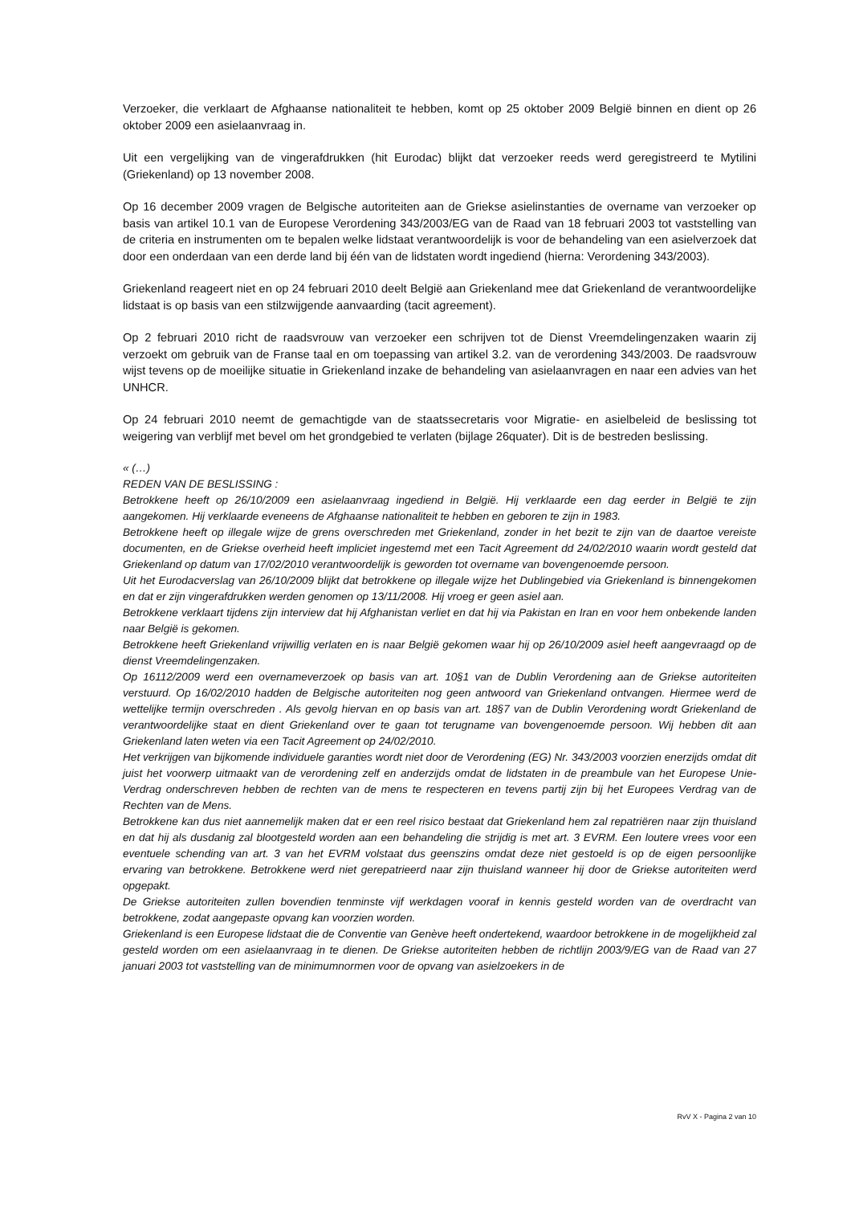Verzoeker, die verklaart de Afghaanse nationaliteit te hebben, komt op 25 oktober 2009 België binnen en dient op 26 oktober 2009 een asielaanvraag in.
Uit een vergelijking van de vingerafdrukken (hit Eurodac) blijkt dat verzoeker reeds werd geregistreerd te Mytilini (Griekenland) op 13 november 2008.
Op 16 december 2009 vragen de Belgische autoriteiten aan de Griekse asielinstanties de overname van verzoeker op basis van artikel 10.1 van de Europese Verordening 343/2003/EG van de Raad van 18 februari 2003 tot vaststelling van de criteria en instrumenten om te bepalen welke lidstaat verantwoordelijk is voor de behandeling van een asielverzoek dat door een onderdaan van een derde land bij één van de lidstaten wordt ingediend (hierna: Verordening 343/2003).
Griekenland reageert niet en op 24 februari 2010 deelt België aan Griekenland mee dat Griekenland de verantwoordelijke lidstaat is op basis van een stilzwijgende aanvaarding (tacit agreement).
Op 2 februari 2010 richt de raadsvrouw van verzoeker een schrijven tot de Dienst Vreemdelingenzaken waarin zij verzoekt om gebruik van de Franse taal en om toepassing van artikel 3.2. van de verordening 343/2003. De raadsvrouw wijst tevens op de moeilijke situatie in Griekenland inzake de behandeling van asielaanvragen en naar een advies van het UNHCR.
Op 24 februari 2010 neemt de gemachtigde van de staatssecretaris voor Migratie- en asielbeleid de beslissing tot weigering van verblijf met bevel om het grondgebied te verlaten (bijlage 26quater). Dit is de bestreden beslissing.
« (…)
REDEN VAN DE BESLISSING :
Betrokkene heeft op 26/10/2009 een asielaanvraag ingediend in België. Hij verklaarde een dag eerder in België te zijn aangekomen. Hij verklaarde eveneens de Afghaanse nationaliteit te hebben en geboren te zijn in 1983.
Betrokkene heeft op illegale wijze de grens overschreden met Griekenland, zonder in het bezit te zijn van de daartoe vereiste documenten, en de Griekse overheid heeft impliciet ingestemd met een Tacit Agreement dd 24/02/2010 waarin wordt gesteld dat Griekenland op datum van 17/02/2010 verantwoordelijk is geworden tot overname van bovengenoemde persoon.
Uit het Eurodacverslag van 26/10/2009 blijkt dat betrokkene op illegale wijze het Dublingebied via Griekenland is binnengekomen en dat er zijn vingerafdrukken werden genomen op 13/11/2008. Hij vroeg er geen asiel aan.
Betrokkene verklaart tijdens zijn interview dat hij Afghanistan verliet en dat hij via Pakistan en Iran en voor hem onbekende landen naar België is gekomen.
Betrokkene heeft Griekenland vrijwillig verlaten en is naar België gekomen waar hij op 26/10/2009 asiel heeft aangevraagd op de dienst Vreemdelingenzaken.
Op 16112/2009 werd een overnameverzoek op basis van art. 10§1 van de Dublin Verordening aan de Griekse autoriteiten verstuurd. Op 16/02/2010 hadden de Belgische autoriteiten nog geen antwoord van Griekenland ontvangen. Hiermee werd de wettelijke termijn overschreden . Als gevolg hiervan en op basis van art. 18§7 van de Dublin Verordening wordt Griekenland de verantwoordelijke staat en dient Griekenland over te gaan tot terugname van bovengenoemde persoon. Wij hebben dit aan Griekenland laten weten via een Tacit Agreement op 24/02/2010.
Het verkrijgen van bijkomende individuele garanties wordt niet door de Verordening (EG) Nr. 343/2003 voorzien enerzijds omdat dit juist het voorwerp uitmaakt van de verordening zelf en anderzijds omdat de lidstaten in de preambule van het Europese Unie- Verdrag onderschreven hebben de rechten van de mens te respecteren en tevens partij zijn bij het Europees Verdrag van de Rechten van de Mens.
Betrokkene kan dus niet aannemelijk maken dat er een reel risico bestaat dat Griekenland hem zal repatriëren naar zijn thuisland en dat hij als dusdanig zal blootgesteld worden aan een behandeling die strijdig is met art. 3 EVRM. Een loutere vrees voor een eventuele schending van art. 3 van het EVRM volstaat dus geenszins omdat deze niet gestoeld is op de eigen persoonlijke ervaring van betrokkene. Betrokkene werd niet gerepatrieerd naar zijn thuisland wanneer hij door de Griekse autoriteiten werd opgepakt.
De Griekse autoriteiten zullen bovendien tenminste vijf werkdagen vooraf in kennis gesteld worden van de overdracht van betrokkene, zodat aangepaste opvang kan voorzien worden.
Griekenland is een Europese lidstaat die de Conventie van Genève heeft ondertekend, waardoor betrokkene in de mogelijkheid zal gesteld worden om een asielaanvraag in te dienen. De Griekse autoriteiten hebben de richtlijn 2003/9/EG van de Raad van 27 januari 2003 tot vaststelling van de minimumnormen voor de opvang van asielzoekers in de
RvV X - Pagina 2 van 10